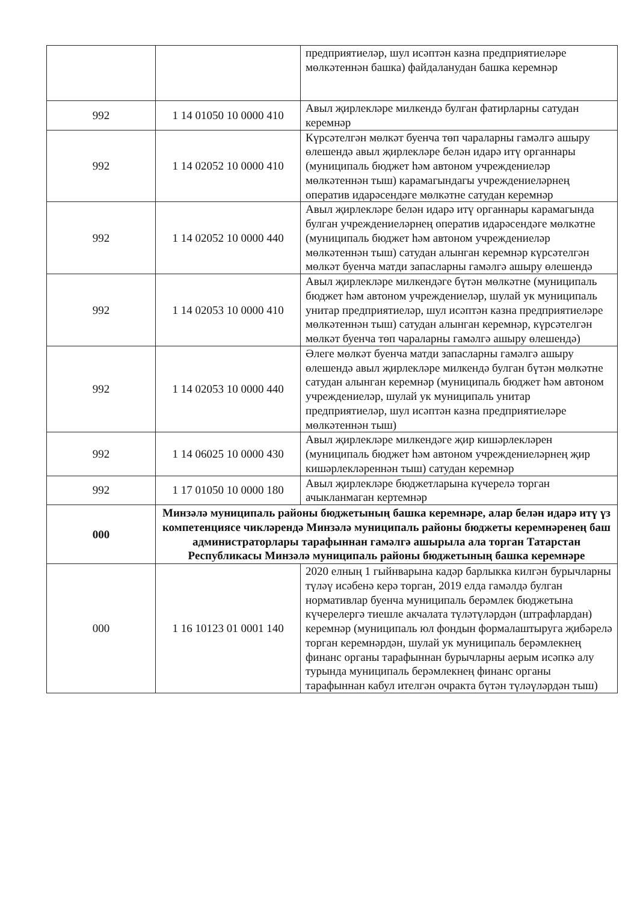| | | предприятиеләр, шул исәптән казна предприятиеләре мөлкәтеннән башка) файдаланудан башка керемнәр |
| 992 | 1 14 01050 10 0000 410 | Авыл җирлекләре милкендә булган фатирларны сатудан керемнәр |
| 992 | 1 14 02052 10 0000 410 | Күрсәтелгән мөлкәт буенча төп чараларны гамәлгә ашыру өлешендә авыл җирлекләре белән идарә итү органнары (муниципаль бюджет һәм автоном учреждениеләр мөлкәтеннән тыш) карамагындагы учреждениеләрнең оператив идарәсендәге мөлкәтне сатудан керемнәр |
| 992 | 1 14 02052 10 0000 440 | Авыл җирлекләре белән идарә итү органнары карамагында булган учреждениеләрнең оператив идарәсендәге мөлкәтне (муниципаль бюджет һәм автоном учреждениеләр мөлкәтеннән тыш) сатудан алынган керемнәр күрсәтелгән мөлкәт буенча матди запасларны гамәлгә ашыру өлешендә |
| 992 | 1 14 02053 10 0000 410 | Авыл җирлекләре милкендәге бүтән мөлкәтне (муниципаль бюджет һәм автоном учреждениеләр, шулай ук муниципаль унитар предприятиеләр, шул исәптән казна предприятиеләре мөлкәтеннән тыш) сатудан алынган керемнәр, күрсәтелгән мөлкәт буенча төп чараларны гамәлгә ашыру өлешендә) |
| 992 | 1 14 02053 10 0000 440 | Әлеге мөлкәт буенча матди запасларны гамәлгә ашыру өлешендә авыл җирлекләре милкендә булган бүтән мөлкәтне сатудан алынган керемнәр (муниципаль бюджет һәм автоном учреждениеләр, шулай ук муниципаль унитар предприятиеләр, шул исәптән казна предприятиеләре мөлкәтеннән тыш) |
| 992 | 1 14 06025 10 0000 430 | Авыл җирлекләре милкендәге җир кишәрлекләрен (муниципаль бюджет һәм автоном учреждениеләрнең җир кишәрлекләреннән тыш) сатудан керемнәр |
| 992 | 1 17 01050 10 0000 180 | Авыл җирлекләре бюджетларына күчерелә торган ачыкланмаган кертемнәр |
| 000 | Минзәлә муниципаль районы бюджетының башка керемнәре, алар белән идарә итү үз компетенциясе чикләрендә Минзәлә муниципаль районы бюджеты керемнәренең баш администраторлары тарафыннан гамәлгә ашырыла ала торган Татарстан Республикасы Минзәлә муниципаль районы бюджетының башка керемнәре | |
| 000 | 1 16 10123 01 0001 140 | 2020 елның 1 гыйнварына кадәр барлыкка килгән бурычларны түләү исәбенә керә торган, 2019 елда гамәлдә булган нормативлар буенча муниципаль берәмлек бюджетына күчерелергә тиешле акчалата түләтүләрдән (штрафлардан) керемнәр (муниципаль юл фондын формалаштыруга җибәрелә торган керемнәрдән, шулай ук муниципаль берәмлекнең финанс органы тарафыннан бурычларны аерым исәпкә алу турында муниципаль берәмлекнең финанс органы тарафыннан кабул ителгән очракта бүтән түләүләрдән тыш) |